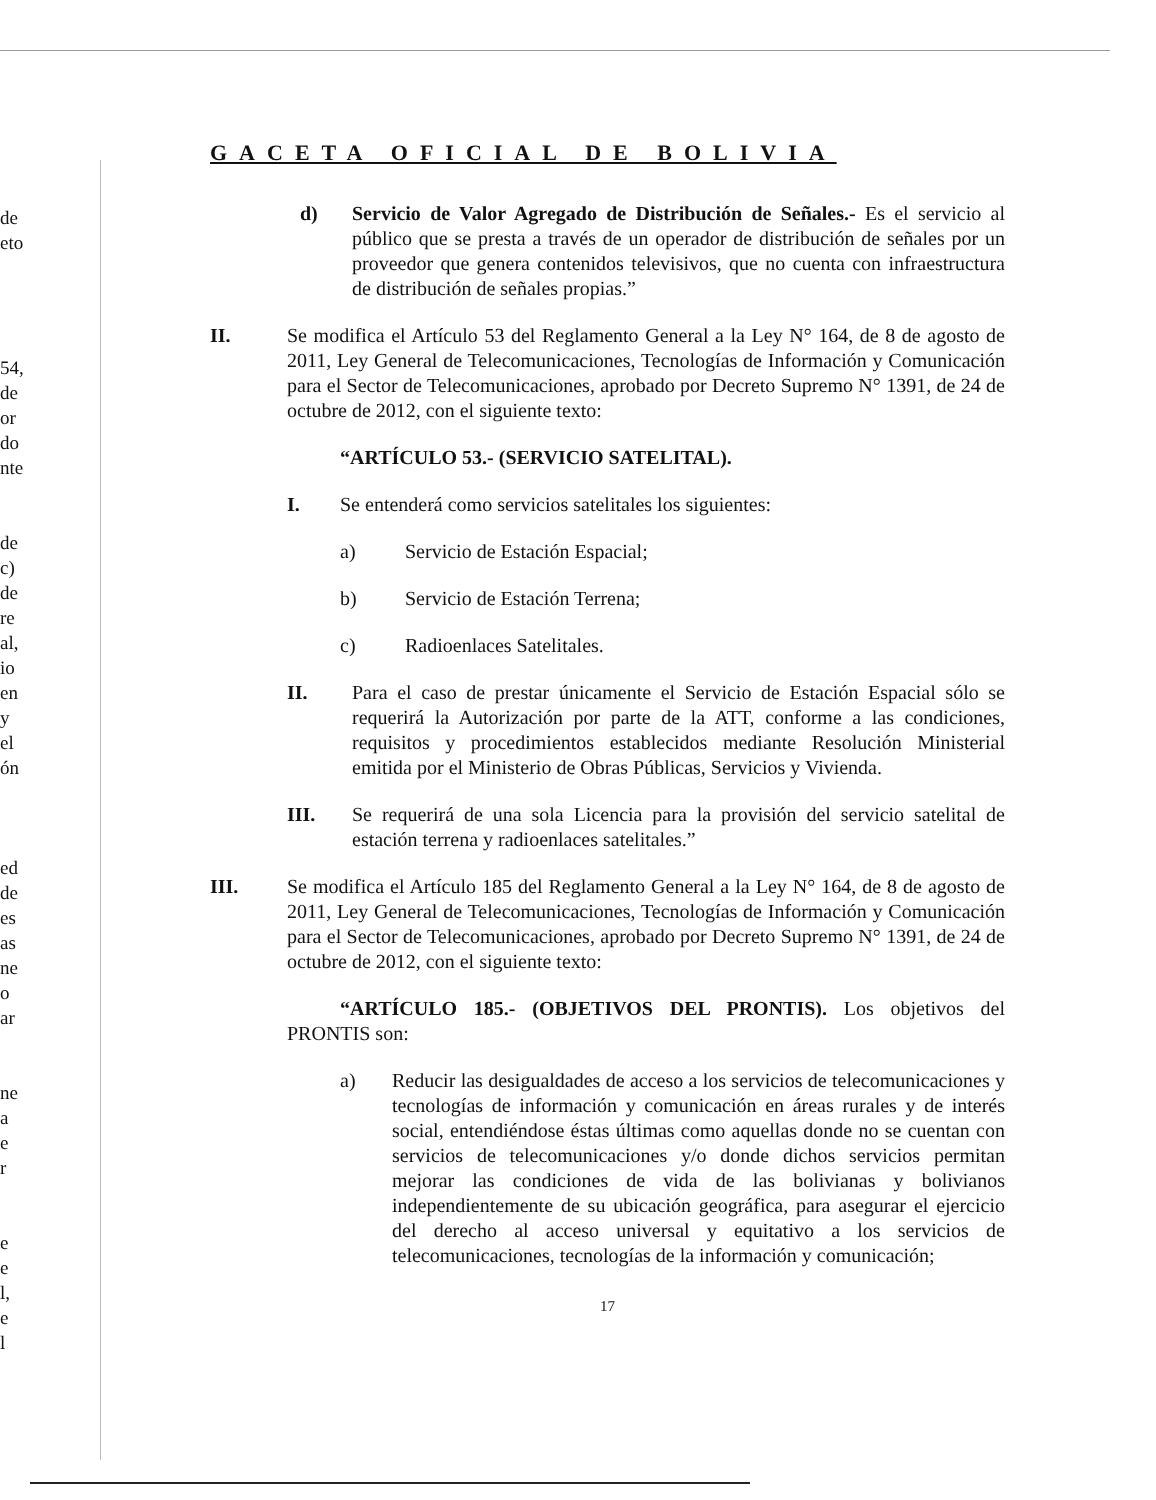de
eto
54,
de
or
do
nte
de
c)
de
re
al,
io
en
y
el
ón
ed
de
es
as
ne
o
ar
ne
a
e
r
e
e
l,
e
l
GACETA OFICIAL DE BOLIVIA
d) Servicio de Valor Agregado de Distribución de Señales.- Es el servicio al público que se presta a través de un operador de distribución de señales por un proveedor que genera contenidos televisivos, que no cuenta con infraestructura de distribución de señales propias.”
II. Se modifica el Artículo 53 del Reglamento General a la Ley N° 164, de 8 de agosto de 2011, Ley General de Telecomunicaciones, Tecnologías de Información y Comunicación para el Sector de Telecomunicaciones, aprobado por Decreto Supremo N° 1391, de 24 de octubre de 2012, con el siguiente texto:
“ARTÍCULO 53.- (SERVICIO SATELITAL).
I. Se entenderá como servicios satelitales los siguientes:
a) Servicio de Estación Espacial;
b) Servicio de Estación Terrena;
c) Radioenlaces Satelitales.
II. Para el caso de prestar únicamente el Servicio de Estación Espacial sólo se requerirá la Autorización por parte de la ATT, conforme a las condiciones, requisitos y procedimientos establecidos mediante Resolución Ministerial emitida por el Ministerio de Obras Públicas, Servicios y Vivienda.
III. Se requerirá de una sola Licencia para la provisión del servicio satelital de estación terrena y radioenlaces satelitales.”
III. Se modifica el Artículo 185 del Reglamento General a la Ley N° 164, de 8 de agosto de 2011, Ley General de Telecomunicaciones, Tecnologías de Información y Comunicación para el Sector de Telecomunicaciones, aprobado por Decreto Supremo N° 1391, de 24 de octubre de 2012, con el siguiente texto:
“ARTÍCULO 185.- (OBJETIVOS DEL PRONTIS). Los objetivos del PRONTIS son:
a) Reducir las desigualdades de acceso a los servicios de telecomunicaciones y tecnologías de información y comunicación en áreas rurales y de interés social, entendiéndose éstas últimas como aquellas donde no se cuentan con servicios de telecomunicaciones y/o donde dichos servicios permitan mejorar las condiciones de vida de las bolivianas y bolivianos independientemente de su ubicación geográfica, para asegurar el ejercicio del derecho al acceso universal y equitativo a los servicios de telecomunicaciones, tecnologías de la información y comunicación;
17